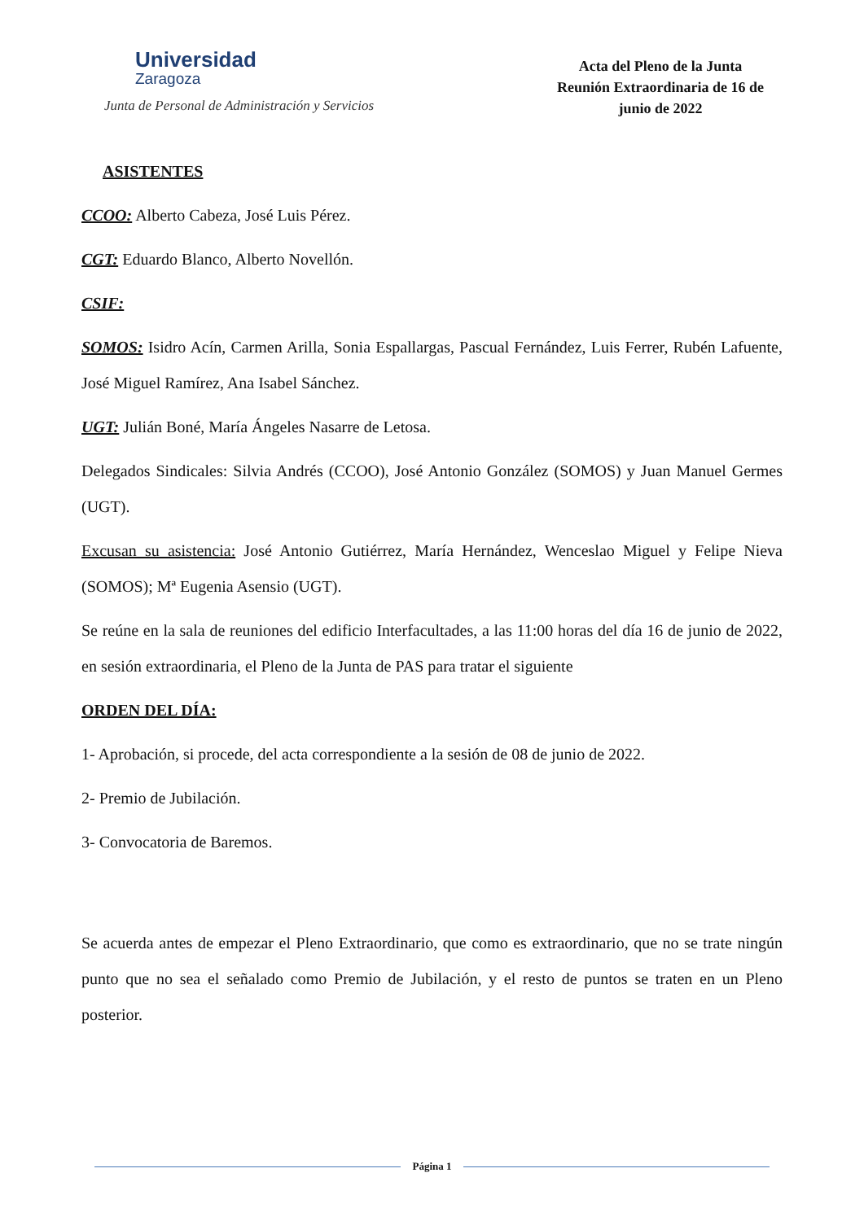Universidad
Zaragoza
Junta de Personal de Administración y Servicios
Acta del Pleno de la Junta
Reunión Extraordinaria de 16 de
junio de 2022
ASISTENTES
CCOO: Alberto Cabeza, José Luis Pérez.
CGT: Eduardo Blanco, Alberto Novellón.
CSIF:
SOMOS: Isidro Acín, Carmen Arilla, Sonia Espallargas, Pascual Fernández, Luis Ferrer, Rubén Lafuente, José Miguel Ramírez, Ana Isabel Sánchez.
UGT: Julián Boné, María Ángeles Nasarre de Letosa.
Delegados Sindicales: Silvia Andrés (CCOO), José Antonio González (SOMOS) y Juan Manuel Germes (UGT).
Excusan su asistencia: José Antonio Gutiérrez, María Hernández, Wenceslao Miguel y Felipe Nieva (SOMOS); Mª Eugenia Asensio (UGT).
Se reúne en la sala de reuniones del edificio Interfacultades, a las 11:00 horas del día 16 de junio de 2022, en sesión extraordinaria, el Pleno de la Junta de PAS para tratar el siguiente
ORDEN DEL DÍA:
1- Aprobación, si procede, del acta correspondiente a la sesión de 08 de junio de 2022.
2- Premio de Jubilación.
3- Convocatoria de Baremos.
Se acuerda antes de empezar el Pleno Extraordinario, que como es extraordinario, que no se trate ningún punto que no sea el señalado como Premio de Jubilación, y el resto de puntos se traten en un Pleno posterior.
Página 1